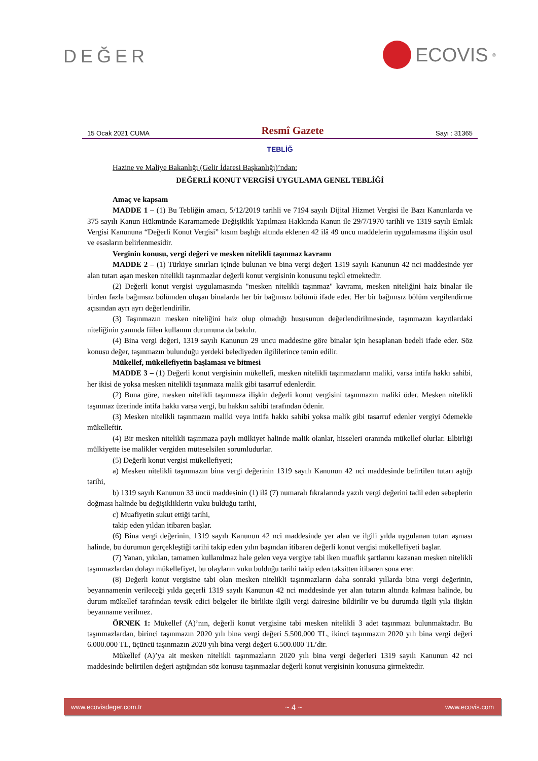DEĞER ECOVIS<sup>®</sup>
15 Ocak 2021 CUMA Resmî Gazete Sayı : 31365
TEBLİĞ
Hazine ve Maliye Bakanlığı (Gelir İdaresi Başkanlığı)’ndan:
DEĞERLİ KONUT VERGİSİ UYGULAMA GENEL TEBLİĞİ
Amaç ve kapsam
MADDE 1 – (1) Bu Tebliğin amacı, 5/12/2019 tarihli ve 7194 sayılı Dijital Hizmet Vergisi ile Bazı Kanunlarda ve 375 sayılı Kanun Hükmünde Kararnamede Değişiklik Yapılması Hakkında Kanun ile 29/7/1970 tarihli ve 1319 sayılı Emlak Vergisi Kanununa “Değerli Konut Vergisi” kısım başlığı altında eklenen 42 ilâ 49 uncu maddelerin uygulamasına ilişkin usul ve esasların belirlenmesidir.
Verginin konusu, vergi değeri ve mesken nitelikli taşınmaz kavramı
MADDE 2 – (1) Türkiye sınırları içinde bulunan ve bina vergi değeri 1319 sayılı Kanunun 42 nci maddesinde yer alan tutarı aşan mesken nitelikli taşınmazlar değerli konut vergisinin konusunu teşkil etmektedir.
(2) Değerli konut vergisi uygulamasında "mesken nitelikli taşınmaz" kavramı, mesken niteliğini haiz binalar ile birden fazla bağımsız bölümden oluşan binalarda her bir bağımsız bölümü ifade eder. Her bir bağımsız bölüm vergilendirme açısından ayrı ayrı değerlendirilir.
(3) Taşınmazın mesken niteliğini haiz olup olmadığı hususunun değerlendirilmesinde, taşınmazın kayıtlardaki niteliğinin yanında fiilen kullanım durumuna da bakılır.
(4) Bina vergi değeri, 1319 sayılı Kanunun 29 uncu maddesine göre binalar için hesaplanan bedeli ifade eder. Söz konusu değer, taşınmazın bulunduğu yerdeki belediyeden ilgililerince temin edilir.
Mükellef, mükellefiyetin başlaması ve bitmesi
MADDE 3 – (1) Değerli konut vergisinin mükellefi, mesken nitelikli taşınmazların maliki, varsa intifa hakkı sahibi, her ikisi de yoksa mesken nitelikli taşınmaza malik gibi tasarruf edenlerdir.
(2) Buna göre, mesken nitelikli taşınmaza ilişkin değerli konut vergisini taşınmazın maliki öder. Mesken nitelikli taşınmaz üzerinde intifa hakkı varsa vergi, bu hakkın sahibi tarafından ödenir.
(3) Mesken nitelikli taşınmazın maliki veya intifa hakkı sahibi yoksa malik gibi tasarruf edenler vergiyi ödemekle mükelleftir.
(4) Bir mesken nitelikli taşınmaza paylı mülkiyet halinde malik olanlar, hisseleri oranında mükellef olurlar. Elbirliği mülkiyette ise malikler vergiden müteselsilen sorumludurlar.
(5) Değerli konut vergisi mükellefiyeti;
a) Mesken nitelikli taşınmazın bina vergi değerinin 1319 sayılı Kanunun 42 nci maddesinde belirtilen tutarı aştığı tarihi,
b) 1319 sayılı Kanunun 33 üncü maddesinin (1) ilâ (7) numaralı fıkralarında yazılı vergi değerini tadil eden sebeplerin doğması halinde bu değişikliklerin vuku bulduğu tarihi,
c) Muafiyetin sukut ettiği tarihi,
takip eden yıldan itibaren başlar.
(6) Bina vergi değerinin, 1319 sayılı Kanunun 42 nci maddesinde yer alan ve ilgili yılda uygulanan tutarı aşması halinde, bu durumun gerçekleştiği tarihi takip eden yılın başından itibaren değerli konut vergisi mükellefiyeti başlar.
(7) Yanan, yıkılan, tamamen kullanılmaz hale gelen veya vergiye tabi iken muaflık şartlarını kazanan mesken nitelikli taşınmazlardan dolayı mükellefiyet, bu olayların vuku bulduğu tarihi takip eden taksitten itibaren sona erer.
(8) Değerli konut vergisine tabi olan mesken nitelikli taşınmazların daha sonraki yıllarda bina vergi değerinin, beyannamenin verileceği yılda geçerli 1319 sayılı Kanunun 42 nci maddesinde yer alan tutarın altında kalması halinde, bu durum mükellef tarafından tevsik edici belgeler ile birlikte ilgili vergi dairesine bildirilir ve bu durumda ilgili yıla ilişkin beyanname verilmez.
ÖRNEK 1: Mükellef (A)’nın, değerli konut vergisine tabi mesken nitelikli 3 adet taşınmazı bulunmaktadır. Bu taşınmazlardan, birinci taşınmazın 2020 yılı bina vergi değeri 5.500.000 TL, ikinci taşınmazın 2020 yılı bina vergi değeri 6.000.000 TL, üçüncü taşınmazın 2020 yılı bina vergi değeri 6.500.000 TL’dir.
Mükellef (A)’ya ait mesken nitelikli taşınmazların 2020 yılı bina vergi değerleri 1319 sayılı Kanunun 42 nci maddesinde belirtilen değeri aştığından söz konusu taşınmazlar değerli konut vergisinin konusuna girmektedir.
www.ecovisdeger.com.tr ~ 4 ~ www.ecovis.com